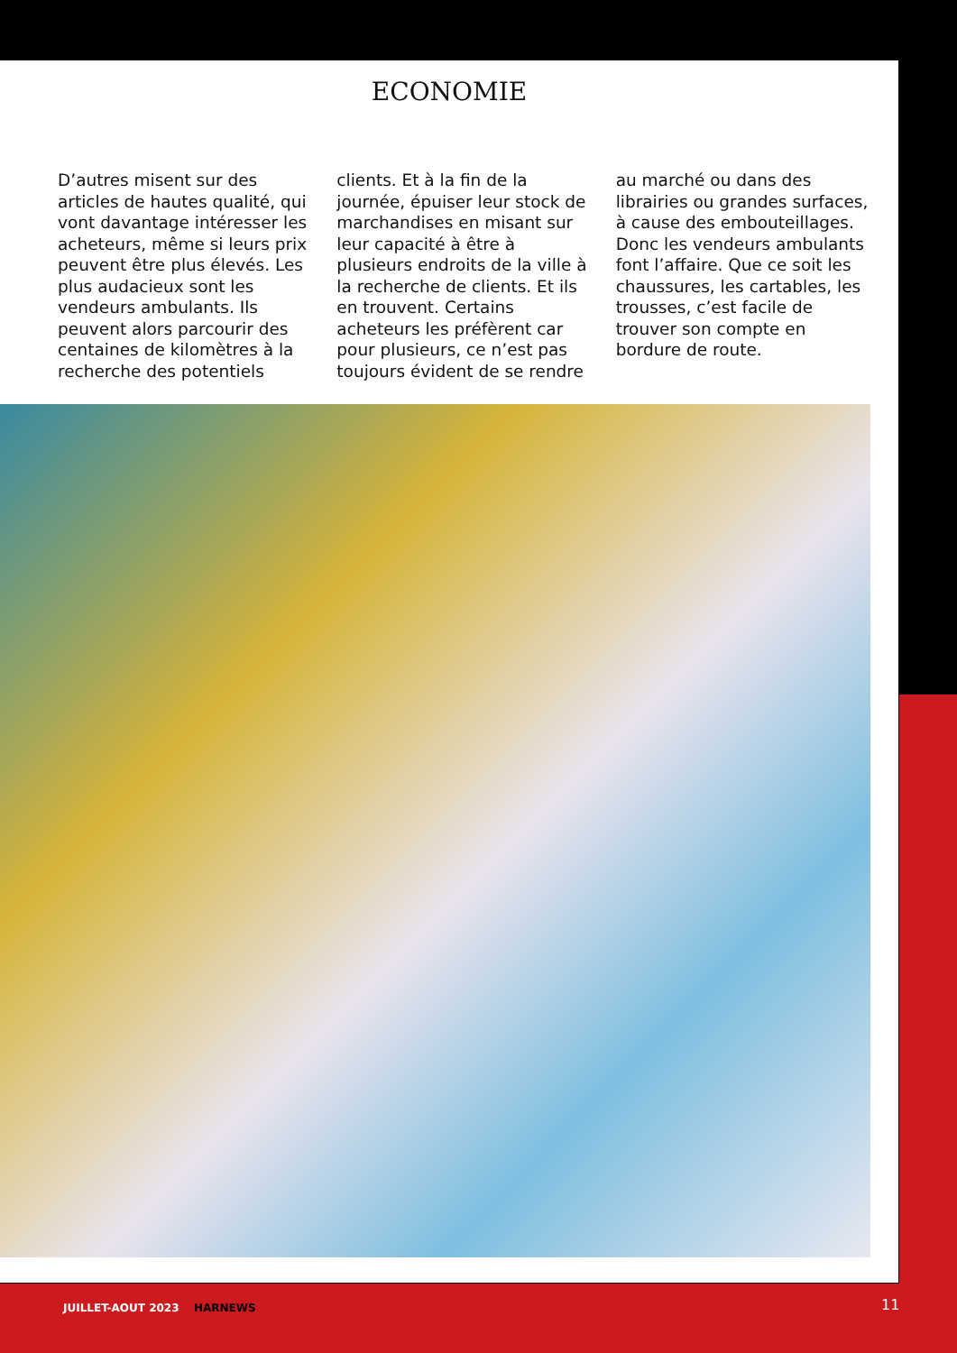ECONOMIE
D’autres misent sur des articles de hautes qualité, qui vont davantage intéresser les acheteurs, même si leurs prix peuvent être plus élevés. Les plus audacieux sont les vendeurs ambulants. Ils peuvent alors parcourir des centaines de kilomètres à la recherche des potentiels
clients. Et à la fin de la journée, épuiser leur stock de marchandises en misant sur leur capacité à être à plusieurs endroits de la ville à la recherche de clients. Et ils en trouvent. Certains acheteurs les préfèrent car pour plusieurs, ce n’est pas toujours évident de se rendre
au marché ou dans des librairies ou grandes surfaces, à cause des embouteillages. Donc les vendeurs ambulants font l’affaire. Que ce soit les chaussures, les cartables, les trousses, c’est facile de trouver son compte en bordure de route.
JUILLET-AOUT 2023 HARNEWS 11